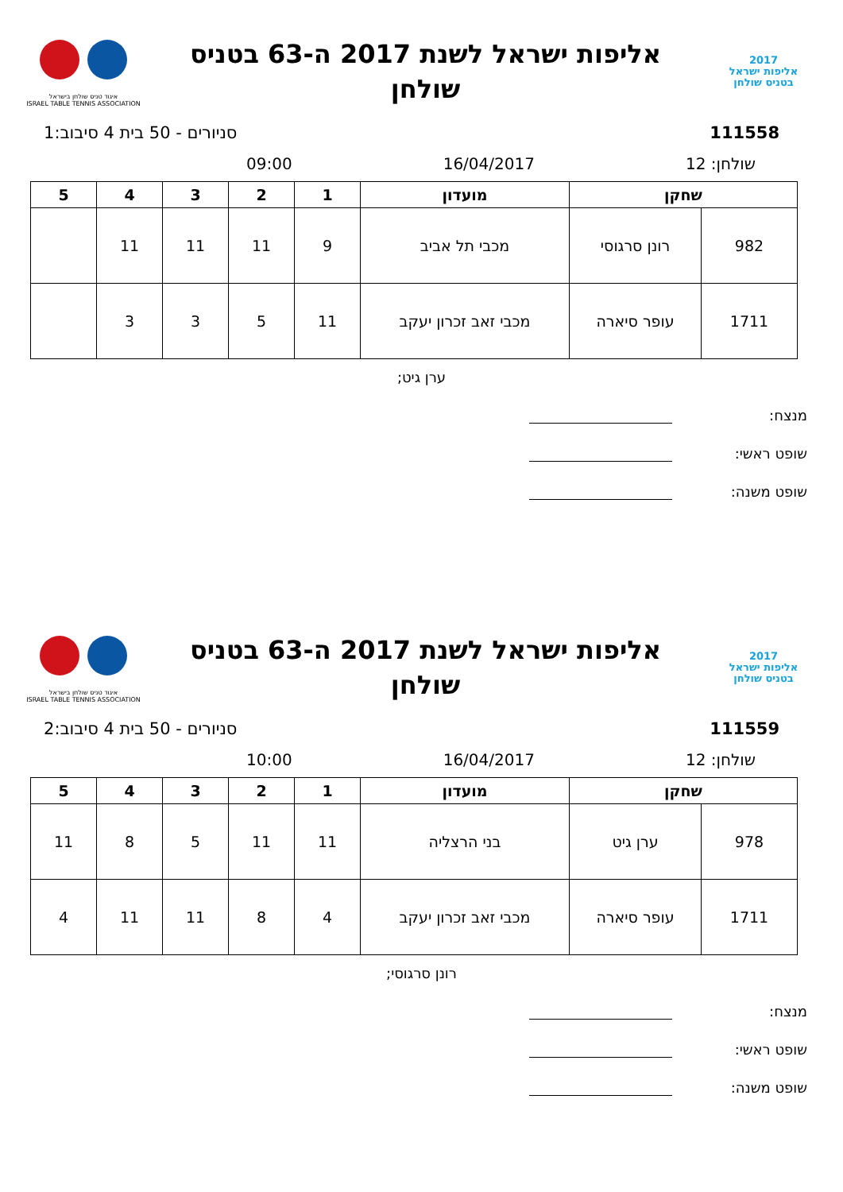2017
אליפות ישראל
בטניס שולחן
אליפות ישראל לשנת 2017 ה-63 בטניס
שולחן
איגוד טניס שולחן בישראל
ISRAEL TABLE TENNIS ASSOCIATION
111558 סניורים - 50 בית 4 סיבוב:1
שולחן: 12 16/04/2017 09:00
| שחקן | | מועדון | 1 | 2 | 3 | 4 | 5 |
| --- | --- | --- | --- | --- | --- | --- | --- |
| 982 | רונן סרגוסי | מכבי תל אביב | 9 | 11 | 11 | 11 | |
| 1711 | עופר סיארה | מכבי זאב זכרון יעקב | 11 | 5 | 3 | 3 | |
ערן גיט;
מנצח:
שופט ראשי:
שופט משנה:
2017
אליפות ישראל
בטניס שולחן
אליפות ישראל לשנת 2017 ה-63 בטניס
שולחן
איגוד טניס שולחן בישראל
ISRAEL TABLE TENNIS ASSOCIATION
111559 סניורים - 50 בית 4 סיבוב:2
שולחן: 12 16/04/2017 10:00
| שחקן | | מועדון | 1 | 2 | 3 | 4 | 5 |
| --- | --- | --- | --- | --- | --- | --- | --- |
| 978 | ערן גיט | בני הרצליה | 11 | 11 | 5 | 8 | 11 |
| 1711 | עופר סיארה | מכבי זאב זכרון יעקב | 4 | 8 | 11 | 11 | 4 |
רונן סרגוסי;
מנצח:
שופט ראשי:
שופט משנה: